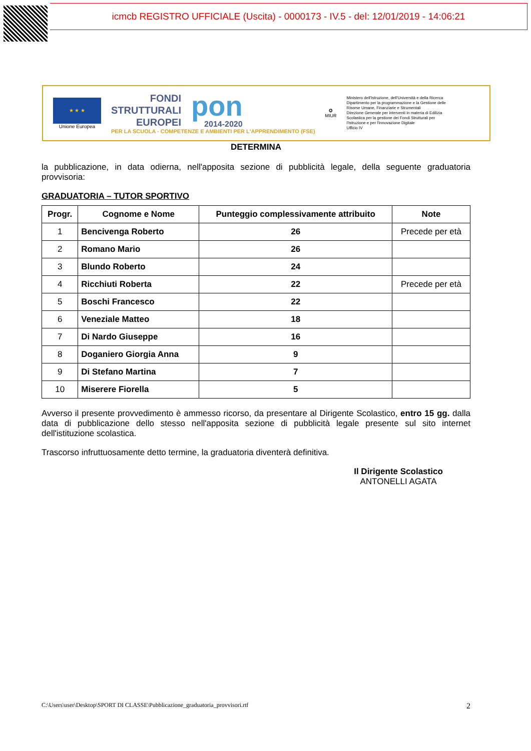icmcb REGISTRO UFFICIALE (Uscita) - 0000173 - IV.5 - del: 12/01/2019 - 14:06:21
★ ★ ★
Unione Europea
FONDI
STRUTTURALI
EUROPEI
pon
2014-2020
PER LA SCUOLA - COMPETENZE E AMBIENTI PER L'APPRENDIMENTO (FSE)
✪
MIUR
Ministero dell'Istruzione, dell'Università e della Ricerca
Dipartimento per la programmazione e la Gestione delle
Risorse Umane, Finanziarie e Strumentali
Direzione Generale per interventi in materia di Edilizia
Scolastica per la gestione dei Fondi Strutturali per
l'Istruzione e per l'Innovazione Digitale
Ufficio IV
DETERMINA
la pubblicazione, in data odierna, nell'apposita sezione di pubblicità legale, della seguente graduatoria provvisoria:
GRADUATORIA – TUTOR SPORTIVO
| Progr. | Cognome e Nome | Punteggio complessivamente attribuito | Note |
| --- | --- | --- | --- |
| 1 | Bencivenga Roberto | 26 | Precede per età |
| 2 | Romano Mario | 26 | |
| 3 | Blundo Roberto | 24 | |
| 4 | Ricchiuti Roberta | 22 | Precede per età |
| 5 | Boschi Francesco | 22 | |
| 6 | Veneziale Matteo | 18 | |
| 7 | Di Nardo Giuseppe | 16 | |
| 8 | Doganiero Giorgia Anna | 9 | |
| 9 | Di Stefano Martina | 7 | |
| 10 | Miserere Fiorella | 5 | |
Avverso il presente provvedimento è ammesso ricorso, da presentare al Dirigente Scolastico, entro 15 gg. dalla data di pubblicazione dello stesso nell'apposita sezione di pubblicità legale presente sul sito internet dell'istituzione scolastica.
Trascorso infruttuosamente detto termine, la graduatoria diventerà definitiva.
Il Dirigente Scolastico
ANTONELLI AGATA
C:\Users\user\Desktop\SPORT DI CLASSE\Pubblicazione_graduatoria_provvisori.rtf 2